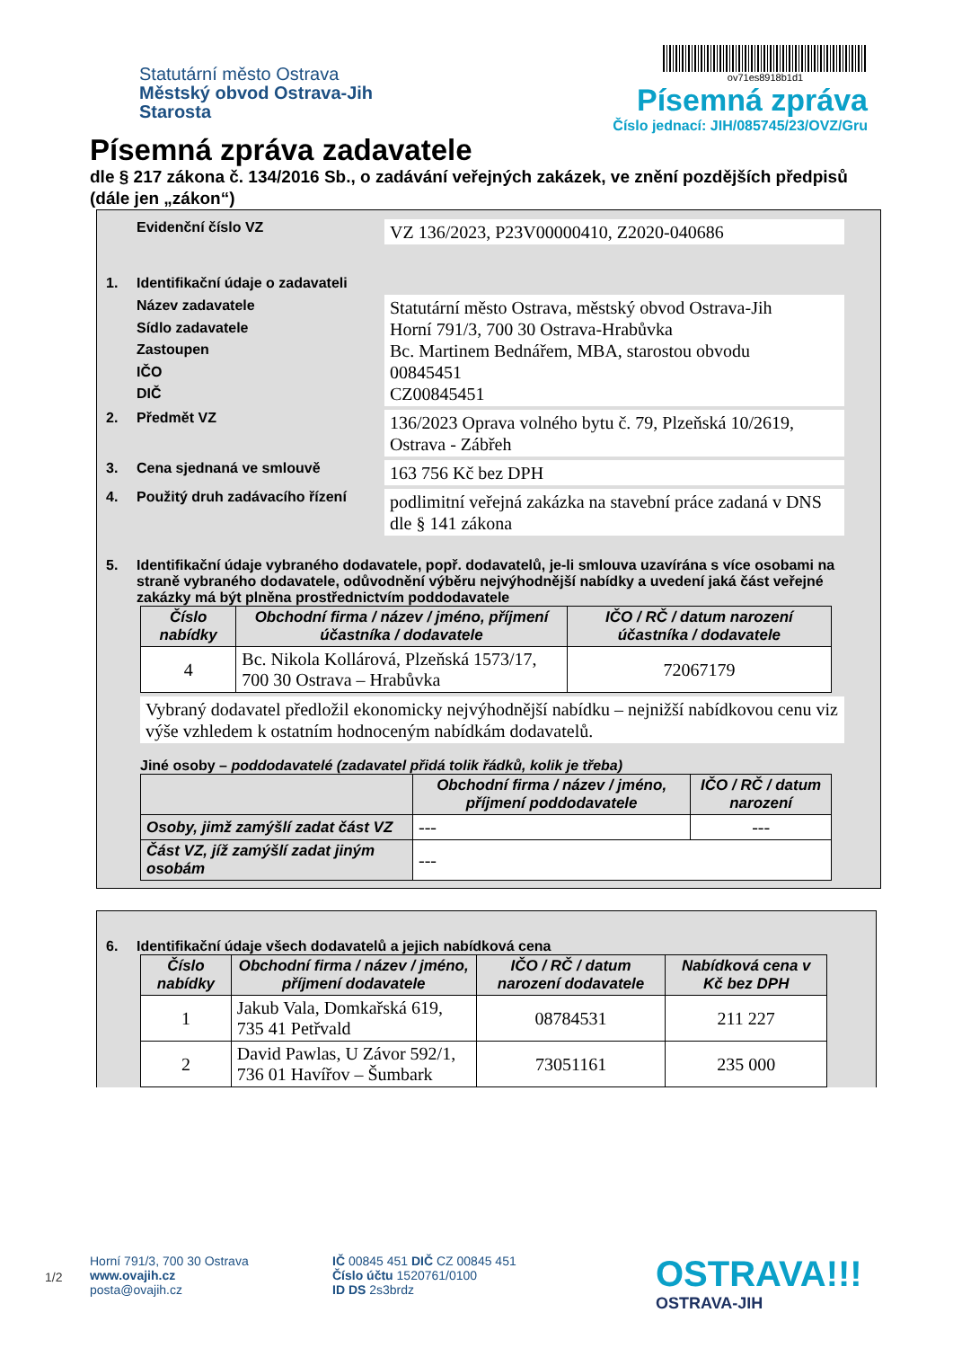Statutární město Ostrava
Městský obvod Ostrava-Jih
Starosta
ov71es8918b1d1
Písemná zpráva
Číslo jednací: JIH/085745/23/OVZ/Gru
Písemná zpráva zadavatele
dle § 217 zákona č. 134/2016 Sb., o zadávání veřejných zakázek, ve znění pozdějších předpisů (dále jen „zákon“)
Evidenční číslo VZ
VZ 136/2023, P23V00000410, Z2020-040686
1. Identifikační údaje o zadavateli
Název zadavatele
Sídlo zadavatele
Zastoupen
IČO
DIČ
Statutární město Ostrava, městský obvod Ostrava-Jih
Horní 791/3, 700 30 Ostrava-Hrabůvka
Bc. Martinem Bednářem, MBA, starostou obvodu
00845451
CZ00845451
2. Předmět VZ
136/2023 Oprava volného bytu č. 79, Plzeňská 10/2619, Ostrava - Zábřeh
3. Cena sjednaná ve smlouvě
163 756 Kč bez DPH
4. Použitý druh zadávacího řízení
podlimitní veřejná zakázka na stavební práce zadaná v DNS dle § 141 zákona
5. Identifikační údaje vybraného dodavatele, popř. dodavatelů, je-li smlouva uzavírána s více osobami na straně vybraného dodavatele, odůvodnění výběru nejvýhodnější nabídky a uvedení jaká část veřejné zakázky má být plněna prostřednictvím poddodavatele
| Číslo nabídky | Obchodní firma / název / jméno, příjmení účastníka / dodavatele | IČO / RČ / datum narození účastníka / dodavatele |
| --- | --- | --- |
| 4 | Bc. Nikola Kollárová, Plzeňská 1573/17, 700 30 Ostrava – Hrabůvka | 72067179 |
Vybraný dodavatel předložil ekonomicky nejvýhodnější nabídku – nejnižší nabídkovou cenu viz výše vzhledem k ostatním hodnoceným nabídkám dodavatelů.
Jiné osoby – poddodavatelé (zadavatel přidá tolik řádků, kolik je třeba)
| | Obchodní firma / název / jméno, příjmení poddodavatele | IČO / RČ / datum narození |
| --- | --- | --- |
| Osoby, jimž zamýšlí zadat část VZ | --- | --- |
| Část VZ, jíž zamýšlí zadat jiným osobám | --- | |
6. Identifikační údaje všech dodavatelů a jejich nabídková cena
| Číslo nabídky | Obchodní firma / název / jméno, příjmení dodavatele | IČO / RČ / datum narození dodavatele | Nabídková cena v Kč bez DPH |
| --- | --- | --- | --- |
| 1 | Jakub Vala, Domkařská 619, 735 41 Petřvald | 08784531 | 211 227 |
| 2 | David Pawlas, U Závor 592/1, 736 01 Havířov – Šumbark | 73051161 | 235 000 |
1/2
Horní 791/3, 700 30 Ostrava
www.ovajih.cz
posta@ovajih.cz
IČ 00845 451 DIČ CZ 00845 451
Číslo účtu 1520761/0100
ID DS 2s3brdz
OSTRAVA!!!
OSTRAVA-JIH